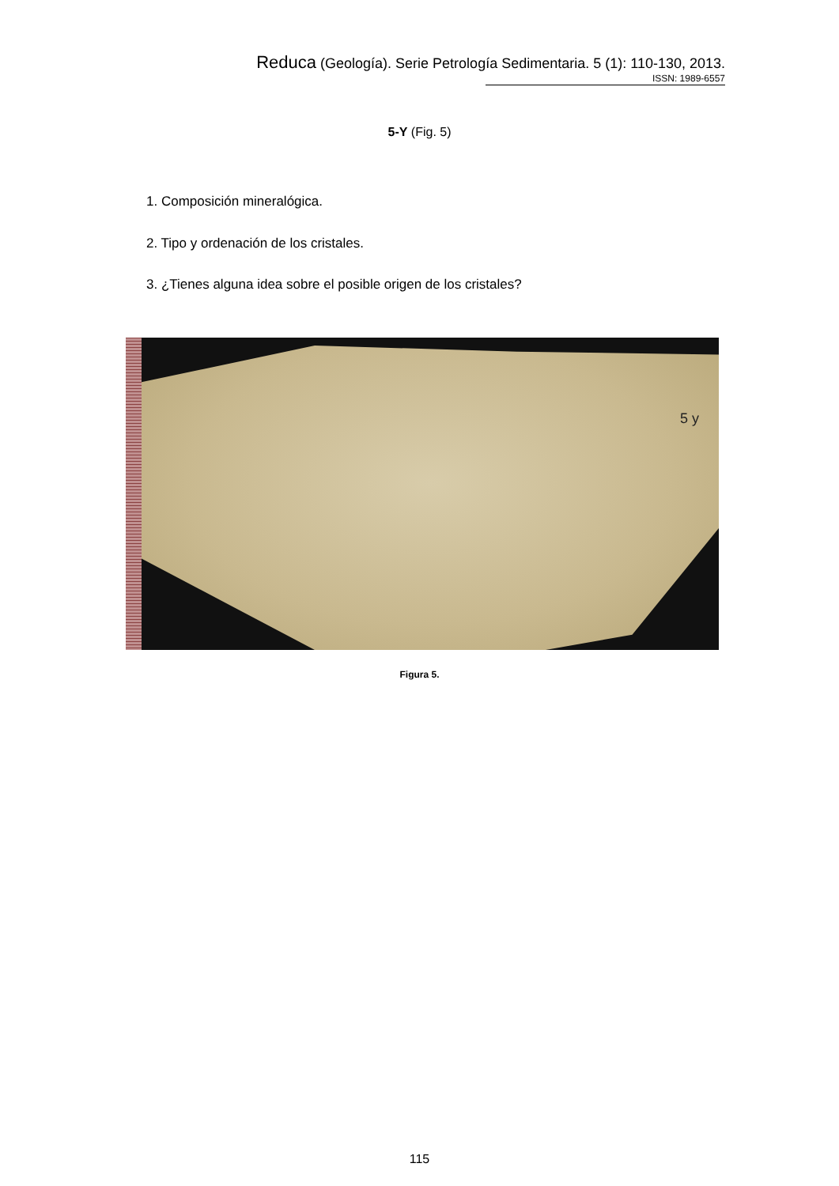Reduca (Geología). Serie Petrología Sedimentaria. 5 (1): 110-130, 2013.
ISSN: 1989-6557
5-Y (Fig. 5)
1. Composición mineralógica.
2. Tipo y ordenación de los cristales.
3. ¿Tienes alguna idea sobre el posible origen de los cristales?
5 y
Figura 5.
115